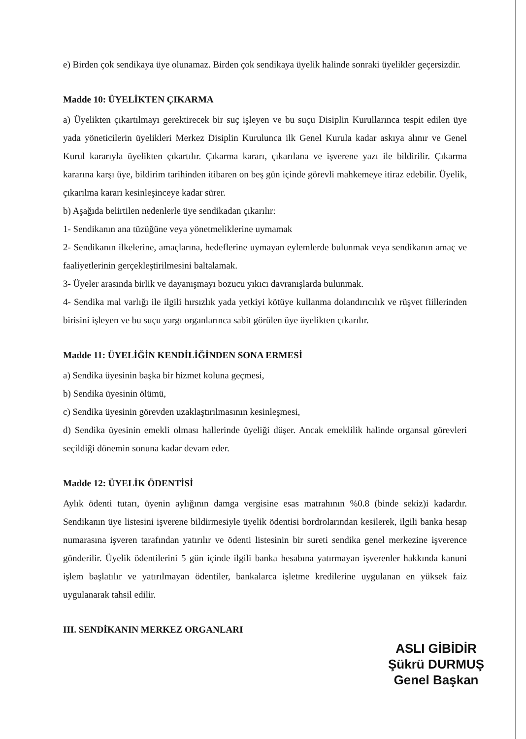e) Birden çok sendikaya üye olunamaz. Birden çok sendikaya üyelik halinde sonraki üyelikler geçersizdir.
Madde 10: ÜYELİKTEN ÇIKARMA
a) Üyelikten çıkartılmayı gerektirecek bir suç işleyen ve bu suçu Disiplin Kurullarınca tespit edilen üye yada yöneticilerin üyelikleri Merkez Disiplin Kurulunca ilk Genel Kurula kadar askıya alınır ve Genel Kurul kararıyla üyelikten çıkartılır. Çıkarma kararı, çıkarılana ve işverene yazı ile bildirilir. Çıkarma kararına karşı üye, bildirim tarihinden itibaren on beş gün içinde görevli mahkemeye itiraz edebilir. Üyelik, çıkarılma kararı kesinleşinceye kadar sürer.
b) Aşağıda belirtilen nedenlerle üye sendikadan çıkarılır:
1- Sendikanın ana tüzüğüne veya yönetmeliklerine uymamak
2- Sendikanın ilkelerine, amaçlarına, hedeflerine uymayan eylemlerde bulunmak veya sendikanın amaç ve faaliyetlerinin gerçekleştirilmesini baltalamak.
3- Üyeler arasında birlik ve dayanışmayı bozucu yıkıcı davranışlarda bulunmak.
4- Sendika mal varlığı ile ilgili hırsızlık yada yetkiyi kötüye kullanma dolandırıcılık ve rüşvet fiillerinden birisini işleyen ve bu suçu yargı organlarınca sabit görülen üye üyelikten çıkarılır.
Madde 11: ÜYELİĞİN KENDİLİĞİNDEN SONA ERMESİ
a) Sendika üyesinin başka bir hizmet koluna geçmesi,
b) Sendika üyesinin ölümü,
c) Sendika üyesinin görevden uzaklaştırılmasının kesinleşmesi,
d) Sendika üyesinin emekli olması hallerinde üyeliği düşer. Ancak emeklilik halinde organsal görevleri seçildiği dönemin sonuna kadar devam eder.
Madde 12: ÜYELİK ÖDENTİSİ
Aylık ödenti tutarı, üyenin aylığının damga vergisine esas matrahının %0.8 (binde sekiz)i kadardır. Sendikanın üye listesini işverene bildirmesiyle üyelik ödentisi bordrolarından kesilerek, ilgili banka hesap numarasına işveren tarafından yatırılır ve ödenti listesinin bir sureti sendika genel merkezine işverence gönderilir. Üyelik ödentilerini 5 gün içinde ilgili banka hesabına yatırmayan işverenler hakkında kanuni işlem başlatılır ve yatırılmayan ödentiler, bankalarca işletme kredilerine uygulanan en yüksek faiz uygulanarak tahsil edilir.
III. SENDİKANIN MERKEZ ORGANLARI
ASLI GİBİDİR
Şükrü DURMUŞ
Genel Başkan